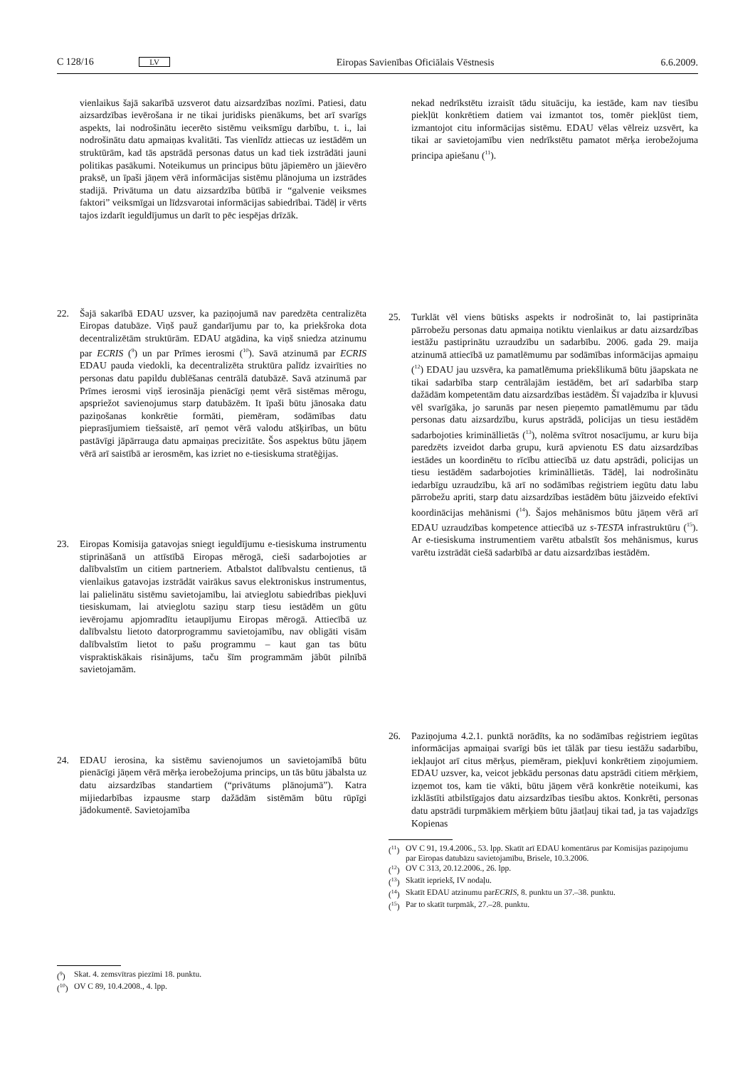C 128/16 LV Eiropas Savienības Oficiālais Vēstnesis 6.6.2009.
vienlaikus šajā sakarībā uzsverot datu aizsardzības nozīmi. Patiesi, datu aizsardzības ievērošana ir ne tikai juridisks pienākums, bet arī svarīgs aspekts, lai nodrošinātu iecerēto sistēmu veiksmīgu darbību, t. i., lai nodrošinātu datu apmaiņas kvalitāti. Tas vienlīdz attiecas uz iestādēm un struktūrām, kad tās apstrādā personas datus un kad tiek izstrādāti jauni politikas pasākumi. Noteikumus un principus būtu jāpiemēro un jāievēro praksē, un īpaši jāņem vērā informācijas sistēmu plānojuma un izstrādes stadijā. Privātuma un datu aizsardzība būtībā ir “galvenie veiksmes faktori” veiksmīgai un līdzsvarotai informācijas sabiedrībai. Tādēļ ir vērts tajos izdarīt ieguldījumus un darīt to pēc iespējas drīzāk.
22. Šajā sakarībā EDAU uzsver, ka paziņojumā nav paredzēta centralizēta Eiropas datubāze. Viņš pauž gandarījumu par to, ka priekšroka dota decentralizētām struktūrām. EDAU atgādina, ka viņš sniedza atzinumu par ECRIS (<sup>9</sup>) un par Prīmes ierosmi (<sup>10</sup>). Savā atzinumā par ECRIS EDAU pauda viedokli, ka decentralizēta struktūra palīdz izvairīties no personas datu papildu dublēšanas centrālā datubāzē. Savā atzinumā par Prīmes ierosmi viņš ierosināja pienācīgi ņemt vērā sistēmas mērogu, apspriežot savienojumus starp datubāzēm. It īpaši būtu jānosaka datu paziņošanas konkrētie formāti, piemēram, sodāmības datu pieprasījumiem tiešsaistē, arī ņemot vērā valodu atšķirības, un būtu pastāvīgi jāpārrauga datu apmaiņas precizitāte. Šos aspektus būtu jāņem vērā arī saistībā ar ierosmēm, kas izriet no e-tiesiskuma stratēģijas.
23. Eiropas Komisija gatavojas sniegt ieguldījumu e-tiesiskuma instrumentu stiprināšanā un attīstībā Eiropas mērogā, cieši sadarbojoties ar dalībvalstīm un citiem partneriem. Atbalstot dalībvalstu centienus, tā vienlaikus gatavojas izstrādāt vairākus savus elektroniskus instrumentus, lai palielinātu sistēmu savietojamību, lai atvieglotu sabiedrības piekļuvi tiesiskumam, lai atvieglotu saziņu starp tiesu iestādēm un gūtu ievērojamu apjomradītu ietaupījumu Eiropas mērogā. Attiecībā uz dalībvalstu lietoto datorprogrammu savietojamību, nav obligāti visām dalībvalstīm lietot to pašu programmu – kaut gan tas būtu vispraktiskākais risinājums, taču šīm programmām jābūt pilnībā savietojamām.
24. EDAU ierosina, ka sistēmu savienojumos un savietojamībā būtu pienācīgi jāņem vērā mērķa ierobežojuma princips, un tās būtu jābalsta uz datu aizsardzības standartiem (“privātums plānojumā”). Katra mijiedarbības izpausme starp dažādām sistēmām būtu rūpīgi jādokumentē. Savietojamība
(<sup>9</sup>) Skat. 4. zemsvītras piezīmi 18. punktu.
(<sup>10</sup>) OV C 89, 10.4.2008., 4. lpp.
nekad nedrīkstētu izraisīt tādu situāciju, ka iestāde, kam nav tiesību piekļūt konkrētiem datiem vai izmantot tos, tomēr piekļūst tiem, izmantojot citu informācijas sistēmu. EDAU vēlas vēlreiz uzsvērt, ka tikai ar savietojamību vien nedrīkstētu pamatot mērķa ierobežojuma principa apiešanu (<sup>11</sup>).
25. Turklāt vēl viens būtisks aspekts ir nodrošināt to, lai pastiprināta pārrobežu personas datu apmaiņa notiktu vienlaikus ar datu aizsardzības iestāžu pastiprinātu uzraudzību un sadarbību. 2006. gada 29. maija atzinumā attiecībā uz pamatlēmumu par sodāmības informācijas apmaiņu (<sup>12</sup>) EDAU jau uzsvēra, ka pamatlēmuma priekšlikumā būtu jāapskata ne tikai sadarbība starp centrālajām iestādēm, bet arī sadarbība starp dažādām kompetentām datu aizsardzības iestādēm. Šī vajadzība ir kļuvusi vēl svarīgāka, jo sarunās par nesen pieņemto pamatlēmumu par tādu personas datu aizsardzību, kurus apstrādā, policijas un tiesu iestādēm sadarbojoties krimināllietās (<sup>13</sup>), nolēma svītrot nosacījumu, ar kuru bija paredzēts izveidot darba grupu, kurā apvienotu ES datu aizsardzības iestādes un koordinētu to rīcību attiecībā uz datu apstrādi, policijas un tiesu iestādēm sadarbojoties krimināllietās. Tādēļ, lai nodrošinātu iedarbīgu uzraudzību, kā arī no sodāmības reģistriem iegūtu datu labu pārrobežu apriti, starp datu aizsardzības iestādēm būtu jāizveido efektīvi koordinācijas mehānismi (<sup>14</sup>). Šajos mehānismos būtu jāņem vērā arī EDAU uzraudzības kompetence attiecībā uz s-TESTA infrastruktūru (<sup>15</sup>). Ar e-tiesiskuma instrumentiem varētu atbalstīt šos mehānismus, kurus varētu izstrādāt ciešā sadarbībā ar datu aizsardzības iestādēm.
26. Paziņojuma 4.2.1. punktā norādīts, ka no sodāmības reģistriem iegūtas informācijas apmaiņai svarīgi būs iet tālāk par tiesu iestāžu sadarbību, iekļaujot arī citus mērķus, piemēram, piekļuvi konkrētiem ziņojumiem. EDAU uzsver, ka, veicot jebkādu personas datu apstrādi citiem mērķiem, izņemot tos, kam tie vākti, būtu jāņem vērā konkrētie noteikumi, kas izklāstīti atbilstīgajos datu aizsardzības tiesību aktos. Konkrēti, personas datu apstrādi turpmākiem mērķiem būtu jāatļauj tikai tad, ja tas vajadzīgs Kopienas
(<sup>11</sup>) OV C 91, 19.4.2006., 53. lpp. Skatīt arī EDAU komentārus par Komisijas paziņojumu par Eiropas datubāzu savietojamību, Brisele, 10.3.2006.
(<sup>12</sup>) OV C 313, 20.12.2006., 26. lpp.
(<sup>13</sup>) Skatīt iepriekš, IV nodaļu.
(<sup>14</sup>) Skatīt EDAU atzinumu par ECRIS, 8. punktu un 37.–38. punktu.
(<sup>15</sup>) Par to skatīt turpmāk, 27.–28. punktu.